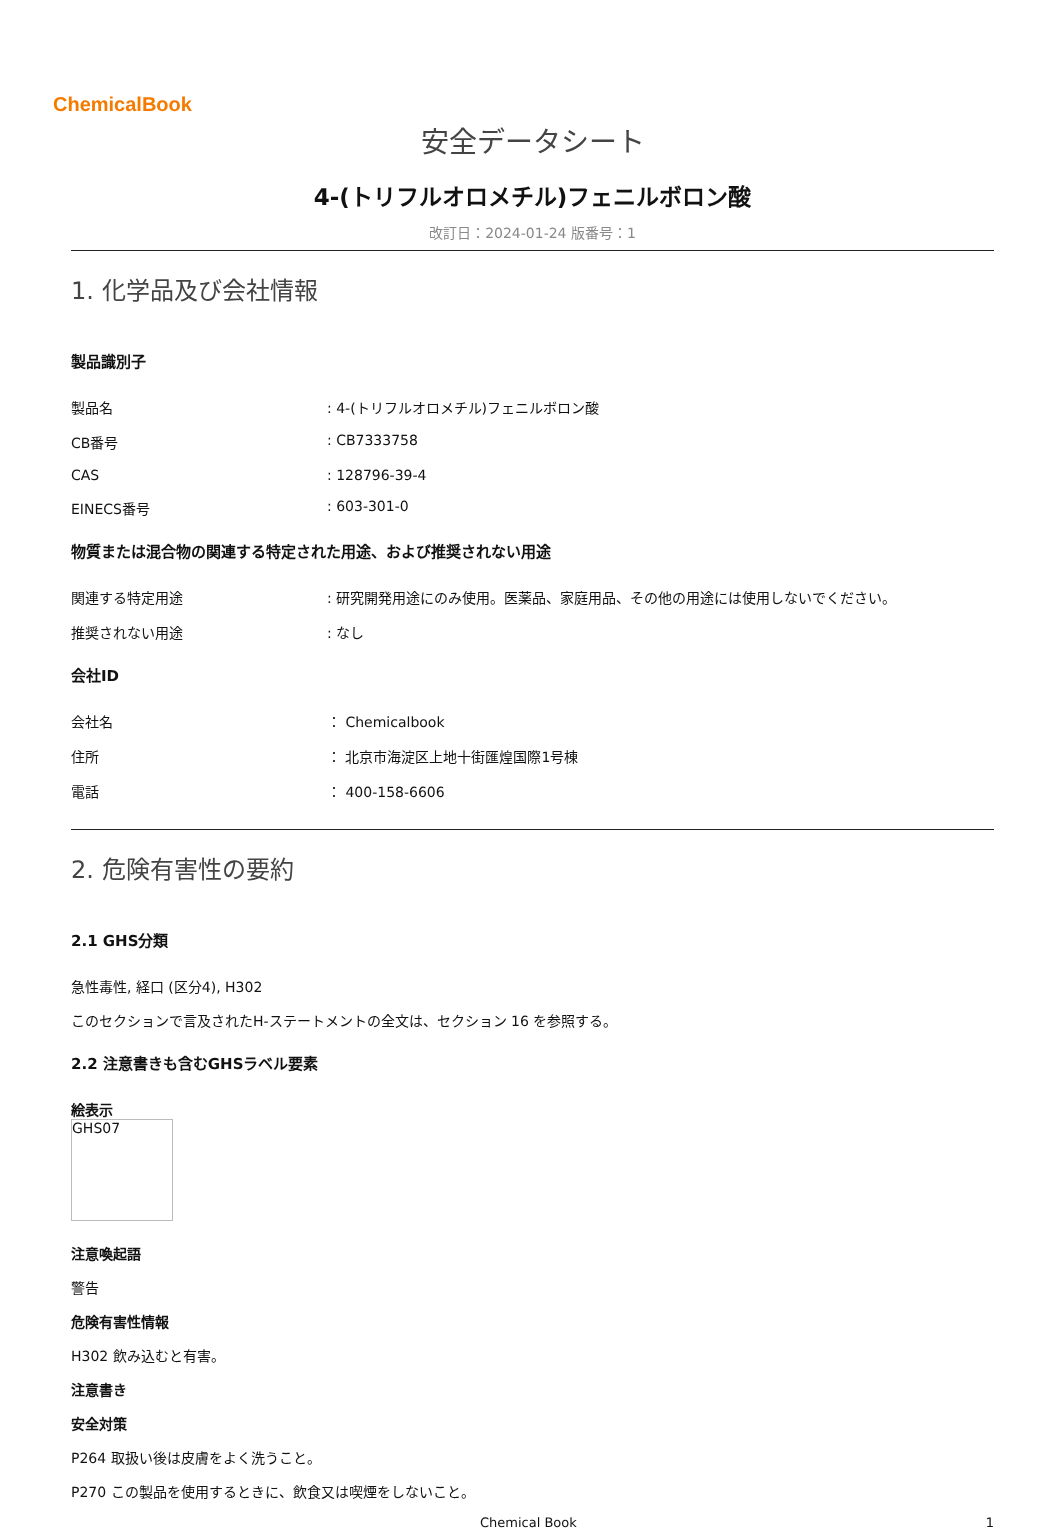ChemicalBook
安全データシート
4-(トリフルオロメチル)フェニルボロン酸
改訂日：2024-01-24 版番号：1
1. 化学品及び会社情報
製品識別子
製品名: 4-(トリフルオロメチル)フェニルボロン酸
CB番号: CB7333758
CAS: 128796-39-4
EINECS番号: 603-301-0
物質または混合物の関連する特定された用途、および推奨されない用途
関連する特定用途: 研究開発用途にのみ使用。医薬品、家庭用品、その他の用途には使用しないでください。
推奨されない用途: なし
会社ID
会社名 ： Chemicalbook
住所 ： 北京市海淀区上地十街匯煌国際1号棟
電話 ： 400-158-6606
2. 危険有害性の要約
2.1 GHS分類
急性毒性, 経口 (区分4), H302
このセクションで言及されたH-ステートメントの全文は、セクション 16 を参照する。
2.2 注意書きも含むGHSラベル要素
絵表示
GHS07
注意喚起語
警告
危険有害性情報
H302 飲み込むと有害。
注意書き
安全対策
P264 取扱い後は皮膚をよく洗うこと。
P270 この製品を使用するときに、飲食又は喫煙をしないこと。
Chemical Book 1